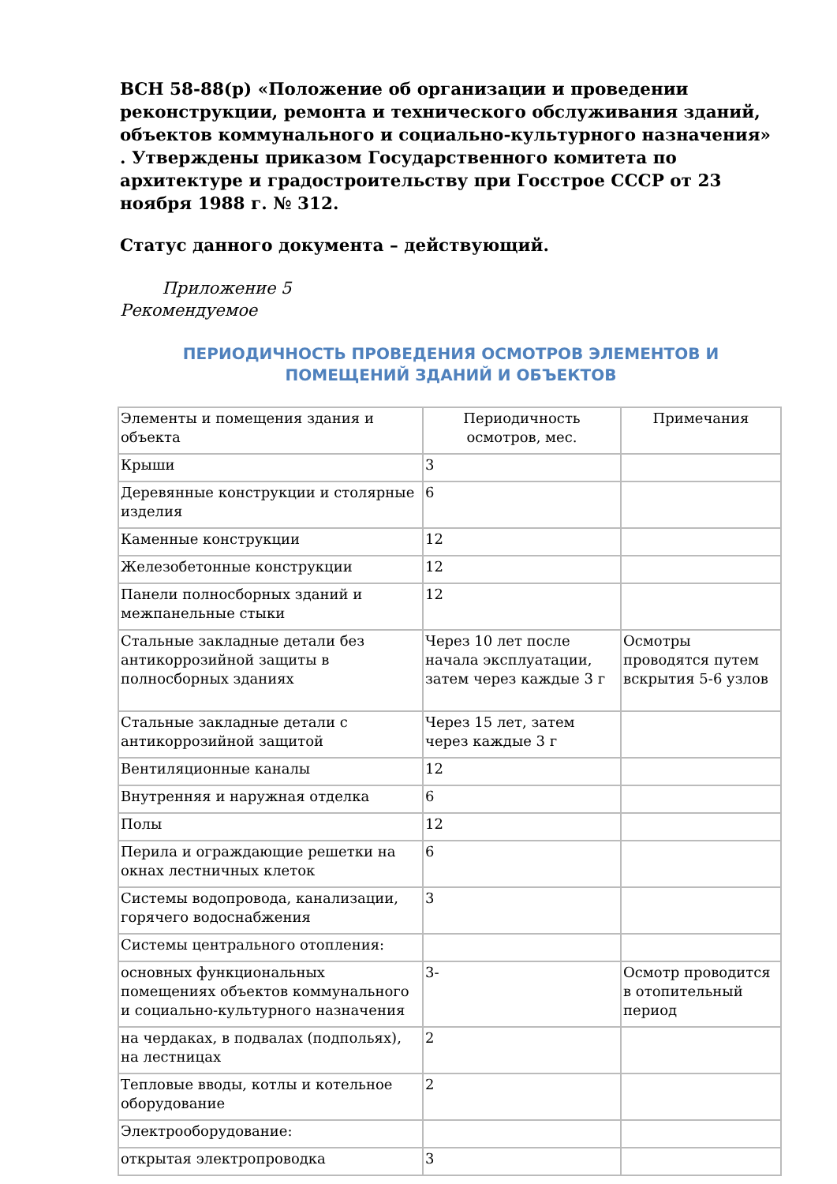ВСН 58-88(р) «Положение об организации и проведении реконструкции, ремонта и технического обслуживания зданий, объектов коммунального и социально-культурного назначения» . Утверждены приказом Государственного комитета по архитектуре и градостроительству при Госстрое СССР от 23 ноября 1988 г. № 312.
Статус данного документа – действующий.
Приложение 5
Рекомендуемое
ПЕРИОДИЧНОСТЬ ПРОВЕДЕНИЯ ОСМОТРОВ ЭЛЕМЕНТОВ И ПОМЕЩЕНИЙ ЗДАНИЙ И ОБЪЕКТОВ
| Элементы и помещения здания и объекта | Периодичность осмотров, мес. | Примечания |
| Крыши | 3 | |
| Деревянные конструкции и столярные изделия | 6 | |
| Каменные конструкции | 12 | |
| Железобетонные конструкции | 12 | |
| Панели полносборных зданий и межпанельные стыки | 12 | |
| Стальные закладные детали без антикоррозийной защиты в полносборных зданиях | Через 10 лет после начала эксплуатации, затем через каждые 3 г | Осмотры проводятся путем вскрытия 5-6 узлов |
| Стальные закладные детали с антикоррозийной защитой | Через 15 лет, затем через каждые 3 г | |
| Вентиляционные каналы | 12 | |
| Внутренняя и наружная отделка | 6 | |
| Полы | 12 | |
| Перила и ограждающие решетки на окнах лестничных клеток | 6 | |
| Системы водопровода, канализации, горячего водоснабжения | 3 | |
| Системы центрального отопления: | | |
| основных функциональных помещениях объектов коммунального и социально-культурного назначения | 3- | Осмотр проводится в отопительный период |
| на чердаках, в подвалах (подпольях), на лестницах | 2 | |
| Тепловые вводы, котлы и котельное оборудование | 2 | |
| Электрооборудование: | | |
| открытая электропроводка | 3 | |